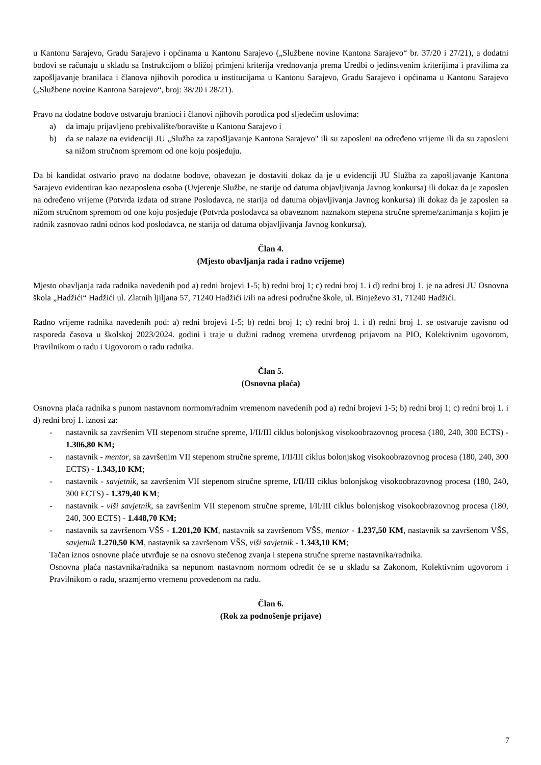u Kantonu Sarajevo, Gradu Sarajevo i općinama u Kantonu Sarajevo („Službene novine Kantona Sarajevo“ br. 37/20 i 27/21), a dodatni bodovi se računaju u skladu sa Instrukcijom o bližoj primjeni kriterija vrednovanja prema Uredbi o jedinstvenim kriterijima i pravilima za zapošljavanje branilaca i članova njihovih porodica u institucijama u Kantonu Sarajevo, Gradu Sarajevo i općinama u Kantonu Sarajevo („Službene novine Kantona Sarajevo“, broj: 38/20 i 28/21).
Pravo na dodatne bodove ostvaruju branioci i članovi njihovih porodica pod sljedećim uslovima:
a) da imaju prijavljeno prebivalište/boravište u Kantonu Sarajevo i
b) da se nalaze na evidenciji JU „Služba za zapošljavanje Kantona Sarajevo" ili su zaposleni na određeno vrijeme ili da su zaposleni sa nižom stručnom spremom od one koju posjeduju.
Da bi kandidat ostvario pravo na dodatne bodove, obavezan je dostaviti dokaz da je u evidenciji JU Služba za zapošljavanje Kantona Sarajevo evidentiran kao nezaposlena osoba (Uvjerenje Službe, ne starije od datuma objavljivanja Javnog konkursa) ili dokaz da je zaposlen na određeno vrijeme (Potvrda izdata od strane Poslodavca, ne starija od datuma objavljivanja Javnog konkursa) ili dokaz da je zaposlen sa nižom stručnom spremom od one koju posjeduje (Potvrda poslodavca sa obaveznom naznakom stepena stručne spreme/zanimanja s kojim je radnik zasnovao radni odnos kod poslodavca, ne starija od datuma objavljivanja Javnog konkursa).
Član 4.
(Mjesto obavljanja rada i radno vrijeme)
Mjesto obavljanja rada radnika navedenih pod a) redni brojevi 1-5; b) redni broj 1; c) redni broj 1. i d) redni broj 1. je na adresi JU Osnovna škola „Hadžići“ Hadžići ul. Zlatnih ljiljana 57, 71240 Hadžići i/ili na adresi područne škole, ul. Binježevo 31, 71240 Hadžići.
Radno vrijeme radnika navedenih pod: a) redni brojevi 1-5; b) redni broj 1; c) redni broj 1. i d) redni broj 1. se ostvaruje zavisno od rasporeda časova u školskoj 2023/2024. godini i traje u dužini radnog vremena utvrđenog prijavom na PIO, Kolektivnim ugovorom, Pravilnikom o radu i Ugovorom o radu radnika.
Član 5.
(Osnovna plaća)
Osnovna plaća radnika s punom nastavnom normom/radnim vremenom navedenih pod a) redni brojevi 1-5; b) redni broj 1; c) redni broj 1. i d) redni broj 1. iznosi za:
- nastavnik sa završenim VII stepenom stručne spreme, I/II/III ciklus bolonjskog visokoobrazovnog procesa (180, 240, 300 ECTS) - 1.306,80 KM;
- nastavnik - mentor, sa završenim VII stepenom stručne spreme, I/II/III ciklus bolonjskog visokoobrazovnog procesa (180, 240, 300 ECTS) - 1.343,10 KM;
- nastavnik - savjetnik, sa završenim VII stepenom stručne spreme, I/II/III ciklus bolonjskog visokoobrazovnog procesa (180, 240, 300 ECTS) - 1.379,40 KM;
- nastavnik - viši savjetnik, sa završenim VII stepenom stručne spreme, I/II/III ciklus bolonjskog visokoobrazovnog procesa (180, 240, 300 ECTS) - 1.448,70 KM;
- nastavnik sa završenom VŠS - 1.201,20 KM, nastavnik sa završenom VŠS, mentor - 1.237,50 KM, nastavnik sa završenom VŠS, savjetnik 1.270,50 KM, nastavnik sa završenom VŠS, viši savjetnik - 1.343,10 KM;
Tačan iznos osnovne plaće utvrđuje se na osnovu stečenog zvanja i stepena stručne spreme nastavnika/radnika.
Osnovna plaća nastavnika/radnika sa nepunom nastavnom normom odredit će se u skladu sa Zakonom, Kolektivnim ugovorom i Pravilnikom o radu, srazmjerno vremenu provedenom na radu.
Član 6.
(Rok za podnošenje prijave)
7